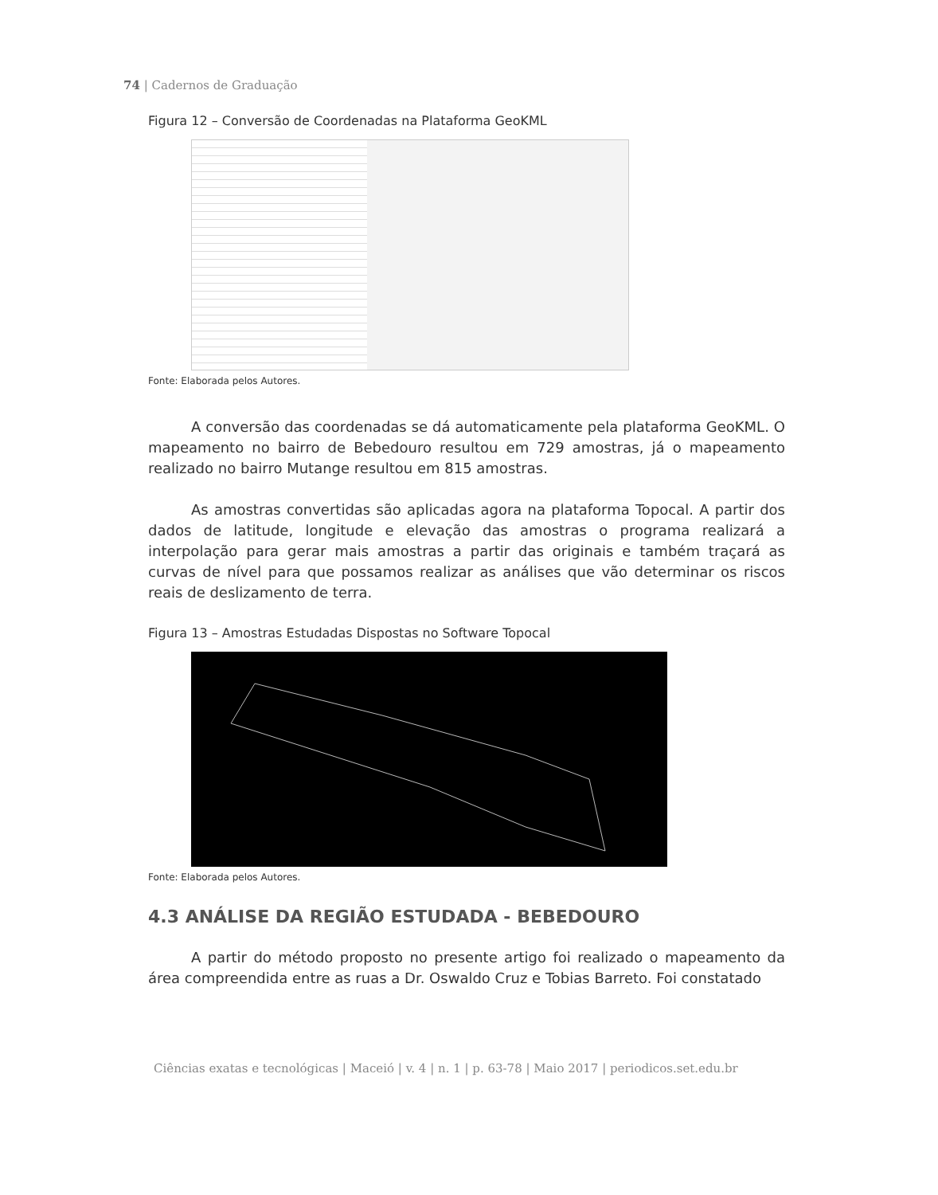74 | Cadernos de Graduação
Figura 12 – Conversão de Coordenadas na Plataforma GeoKML
Fonte: Elaborada pelos Autores.
A conversão das coordenadas se dá automaticamente pela plataforma GeoKML. O mapeamento no bairro de Bebedouro resultou em 729 amostras, já o mapeamento realizado no bairro Mutange resultou em 815 amostras.
As amostras convertidas são aplicadas agora na plataforma Topocal. A partir dos dados de latitude, longitude e elevação das amostras o programa realizará a interpolação para gerar mais amostras a partir das originais e também traçará as curvas de nível para que possamos realizar as análises que vão determinar os riscos reais de deslizamento de terra.
Figura 13 – Amostras Estudadas Dispostas no Software Topocal
Fonte: Elaborada pelos Autores.
4.3 ANÁLISE DA REGIÃO ESTUDADA - BEBEDOURO
A partir do método proposto no presente artigo foi realizado o mapeamento da área compreendida entre as ruas a Dr. Oswaldo Cruz e Tobias Barreto. Foi constatado
Ciências exatas e tecnológicas | Maceió | v. 4 | n. 1 | p. 63-78 | Maio 2017 | periodicos.set.edu.br